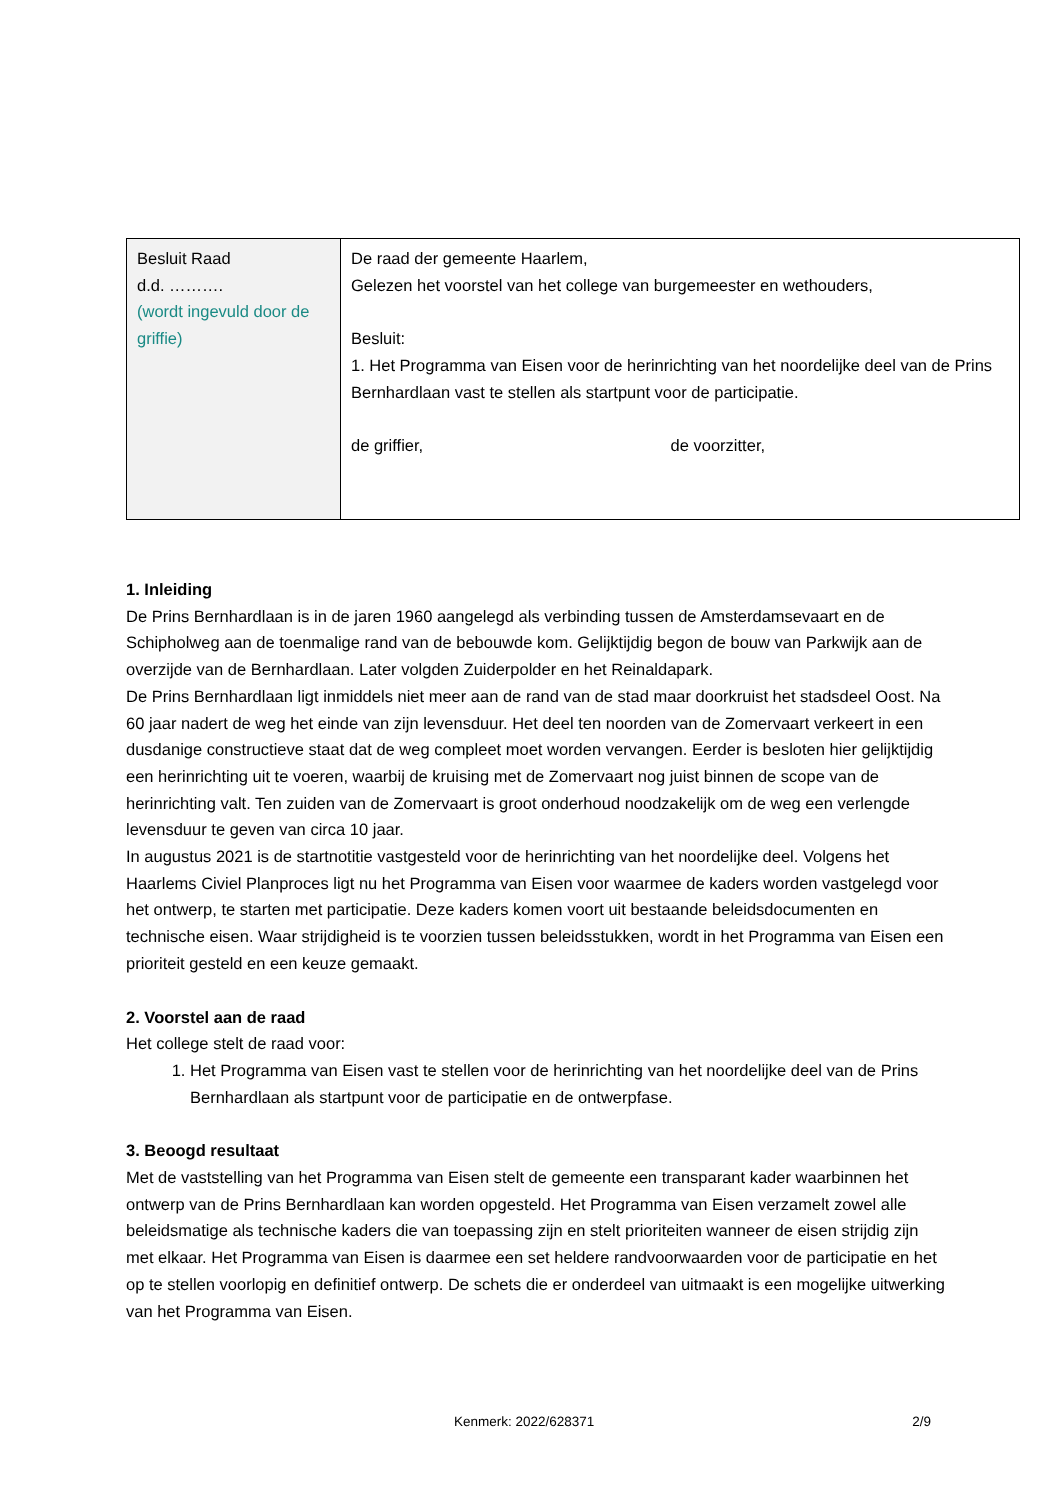| Besluit Raad d.d. ………. (wordt ingevuld door de griffie) | De raad der gemeente Haarlem, Gelezen het voorstel van het college van burgemeester en wethouders, Besluit: 1. Het Programma van Eisen voor de herinrichting van het noordelijke deel van de Prins Bernhardlaan vast te stellen als startpunt voor de participatie. de griffier, de voorzitter, |
1. Inleiding
De Prins Bernhardlaan is in de jaren 1960 aangelegd als verbinding tussen de Amsterdamsevaart en de Schipholweg aan de toenmalige rand van de bebouwde kom. Gelijktijdig begon de bouw van Parkwijk aan de overzijde van de Bernhardlaan. Later volgden Zuiderpolder en het Reinaldapark.
De Prins Bernhardlaan ligt inmiddels niet meer aan de rand van de stad maar doorkruist het stadsdeel Oost. Na 60 jaar nadert de weg het einde van zijn levensduur. Het deel ten noorden van de Zomervaart verkeert in een dusdanige constructieve staat dat de weg compleet moet worden vervangen. Eerder is besloten hier gelijktijdig een herinrichting uit te voeren, waarbij de kruising met de Zomervaart nog juist binnen de scope van de herinrichting valt. Ten zuiden van de Zomervaart is groot onderhoud noodzakelijk om de weg een verlengde levensduur te geven van circa 10 jaar.
In augustus 2021 is de startnotitie vastgesteld voor de herinrichting van het noordelijke deel. Volgens het Haarlems Civiel Planproces ligt nu het Programma van Eisen voor waarmee de kaders worden vastgelegd voor het ontwerp, te starten met participatie. Deze kaders komen voort uit bestaande beleidsdocumenten en technische eisen. Waar strijdigheid is te voorzien tussen beleidsstukken, wordt in het Programma van Eisen een prioriteit gesteld en een keuze gemaakt.
2. Voorstel aan de raad
Het college stelt de raad voor:
1. Het Programma van Eisen vast te stellen voor de herinrichting van het noordelijke deel van de Prins Bernhardlaan als startpunt voor de participatie en de ontwerpfase.
3. Beoogd resultaat
Met de vaststelling van het Programma van Eisen stelt de gemeente een transparant kader waarbinnen het ontwerp van de Prins Bernhardlaan kan worden opgesteld. Het Programma van Eisen verzamelt zowel alle beleidsmatige als technische kaders die van toepassing zijn en stelt prioriteiten wanneer de eisen strijdig zijn met elkaar. Het Programma van Eisen is daarmee een set heldere randvoorwaarden voor de participatie en het op te stellen voorlopig en definitief ontwerp. De schets die er onderdeel van uitmaakt is een mogelijke uitwerking van het Programma van Eisen.
Kenmerk: 2022/628371 2/9